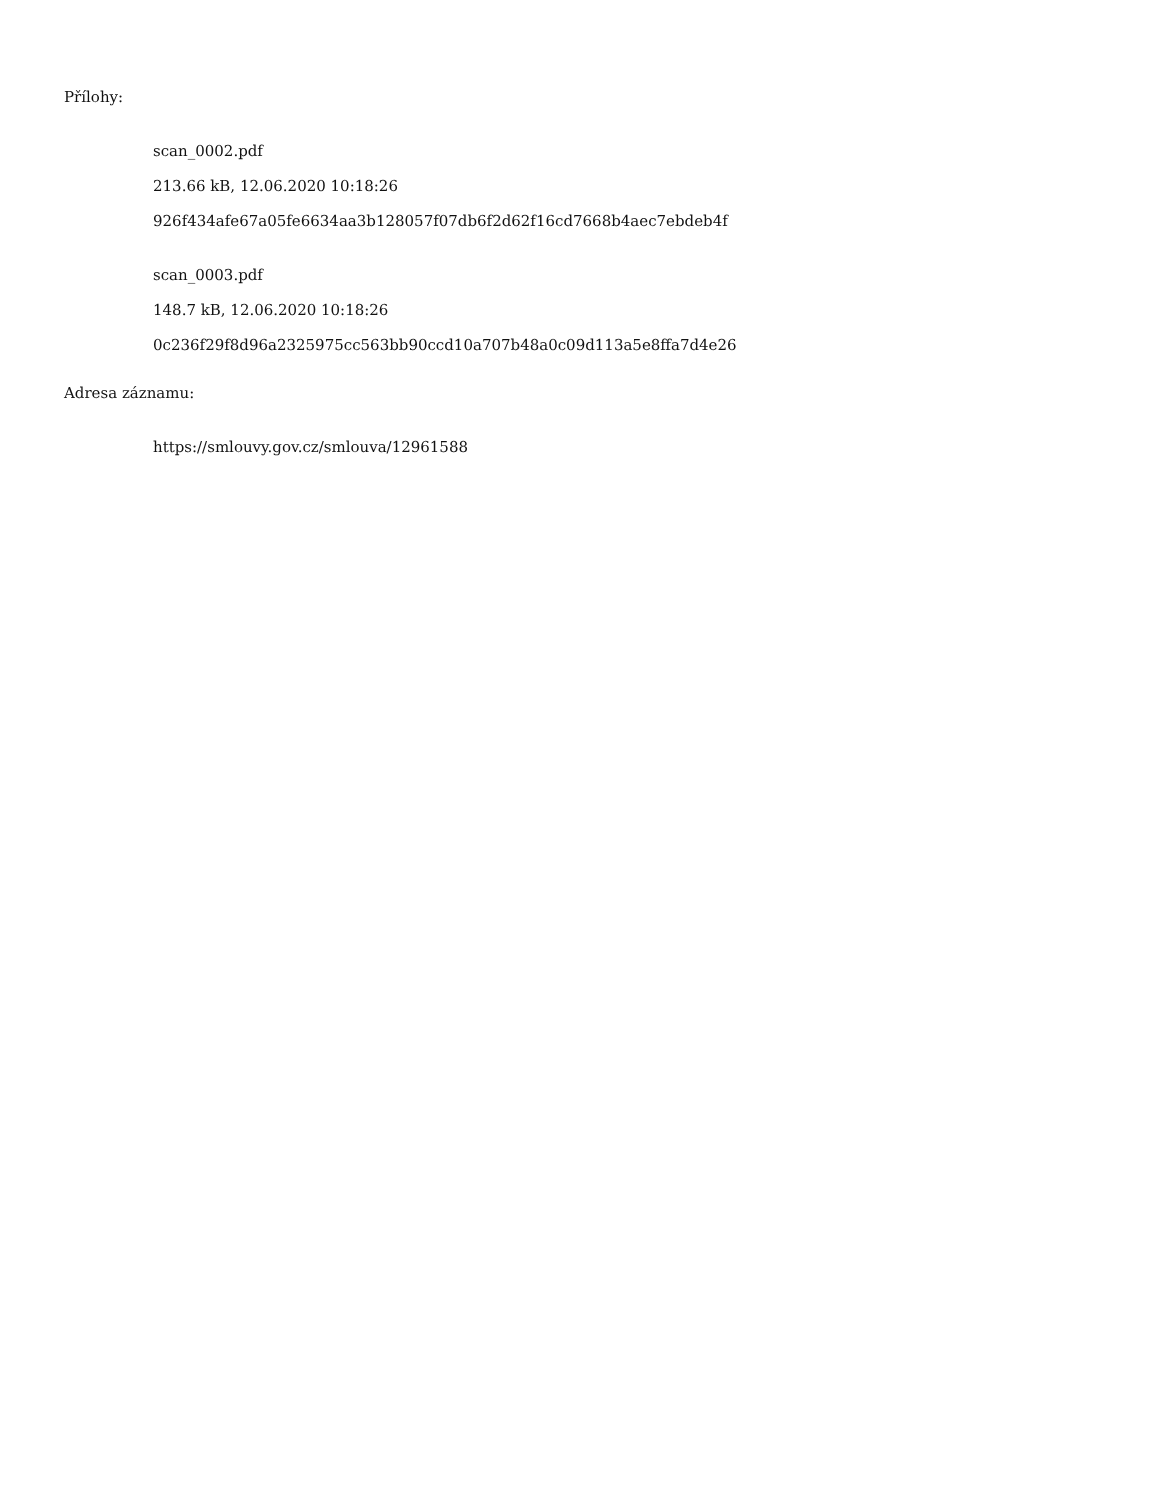Přílohy:
scan_0002.pdf
213.66 kB, 12.06.2020 10:18:26
926f434afe67a05fe6634aa3b128057f07db6f2d62f16cd7668b4aec7ebdeb4f
scan_0003.pdf
148.7 kB, 12.06.2020 10:18:26
0c236f29f8d96a2325975cc563bb90ccd10a707b48a0c09d113a5e8ffa7d4e26
Adresa záznamu:
https://smlouvy.gov.cz/smlouva/12961588